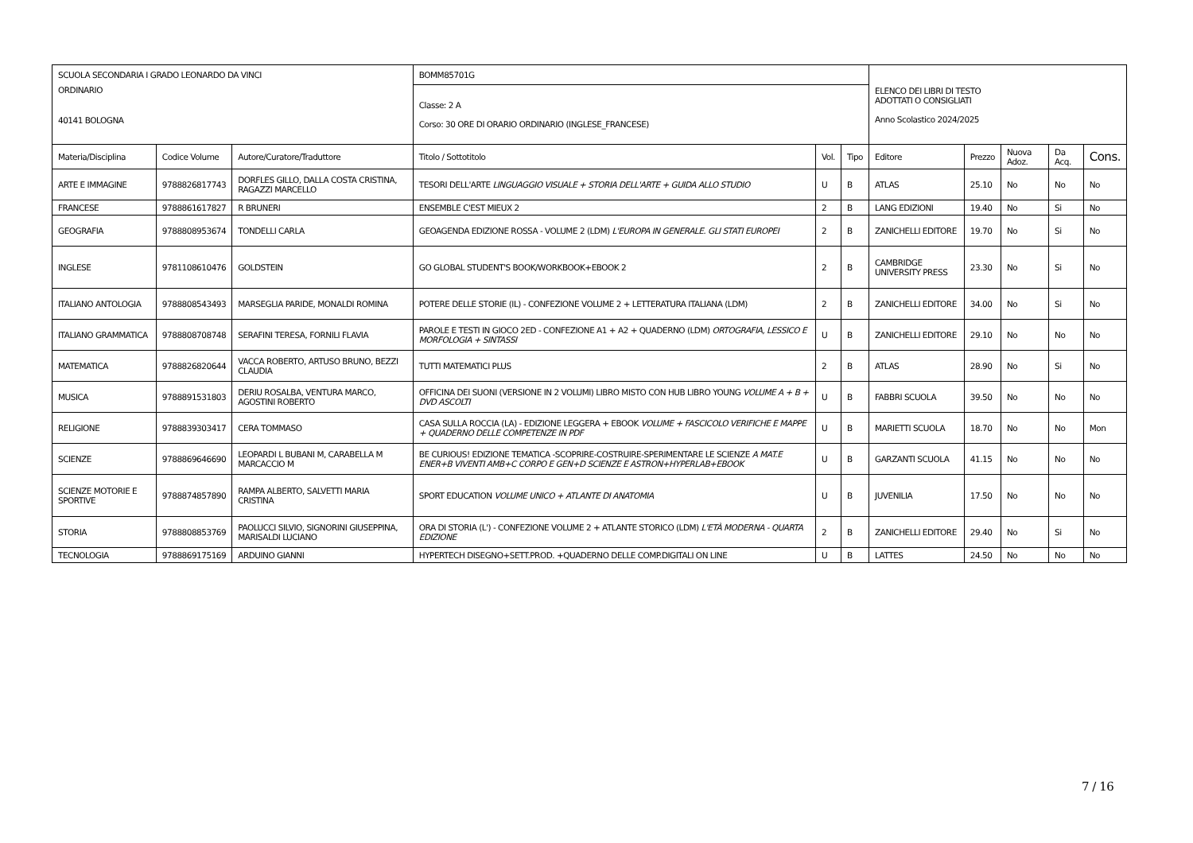| SCUOLA SECONDARIA I GRADO LEONARDO DA VINCI ORDINARIO 40141 BOLOGNA | | | BOMM85701G | | | ELENCO DEI LIBRI DI TESTO ADOTTATI O CONSIGLIATI Anno Scolastico 2024/2025 | | | | |
| | | | Classe: 2 A Corso: 30 ORE DI ORARIO ORDINARIO (INGLESE_FRANCESE) | | | | | | | |
| Materia/Disciplina | Codice Volume | Autore/Curatore/Traduttore | Titolo / Sottotitolo | Vol. | Tipo | Editore | Prezzo | Nuova Adoz. | Da Acq. | Cons. |
| ARTE E IMMAGINE | 9788826817743 | DORFLES GILLO, DALLA COSTA CRISTINA, RAGAZZI MARCELLO | TESORI DELL'ARTE LINGUAGGIO VISUALE + STORIA DELL'ARTE + GUIDA ALLO STUDIO | U | B | ATLAS | 25.10 | No | No | No |
| FRANCESE | 9788861617827 | R BRUNERI | ENSEMBLE C'EST MIEUX 2 | 2 | B | LANG EDIZIONI | 19.40 | No | Si | No |
| GEOGRAFIA | 9788808953674 | TONDELLI CARLA | GEOAGENDA EDIZIONE ROSSA - VOLUME 2 (LDM) L'EUROPA IN GENERALE. GLI STATI EUROPEI | 2 | B | ZANICHELLI EDITORE | 19.70 | No | Si | No |
| INGLESE | 9781108610476 | GOLDSTEIN | GO GLOBAL STUDENT'S BOOK/WORKBOOK+EBOOK 2 | 2 | B | CAMBRIDGE UNIVERSITY PRESS | 23.30 | No | Si | No |
| ITALIANO ANTOLOGIA | 9788808543493 | MARSEGLIA PARIDE, MONALDI ROMINA | POTERE DELLE STORIE (IL) - CONFEZIONE VOLUME 2 + LETTERATURA ITALIANA (LDM) | 2 | B | ZANICHELLI EDITORE | 34.00 | No | Si | No |
| ITALIANO GRAMMATICA | 9788808708748 | SERAFINI TERESA, FORNILI FLAVIA | PAROLE E TESTI IN GIOCO 2ED - CONFEZIONE A1 + A2 + QUADERNO (LDM) ORTOGRAFIA, LESSICO E MORFOLOGIA + SINTASSI | U | B | ZANICHELLI EDITORE | 29.10 | No | No | No |
| MATEMATICA | 9788826820644 | VACCA ROBERTO, ARTUSO BRUNO, BEZZI CLAUDIA | TUTTI MATEMATICI PLUS | 2 | B | ATLAS | 28.90 | No | Si | No |
| MUSICA | 9788891531803 | DERIU ROSALBA, VENTURA MARCO, AGOSTINI ROBERTO | OFFICINA DEI SUONI (VERSIONE IN 2 VOLUMI) LIBRO MISTO CON HUB LIBRO YOUNG VOLUME A + B + DVD ASCOLTI | U | B | FABBRI SCUOLA | 39.50 | No | No | No |
| RELIGIONE | 9788839303417 | CERA TOMMASO | CASA SULLA ROCCIA (LA) - EDIZIONE LEGGERA + EBOOK VOLUME + FASCICOLO VERIFICHE E MAPPE + QUADERNO DELLE COMPETENZE IN PDF | U | B | MARIETTI SCUOLA | 18.70 | No | No | Mon |
| SCIENZE | 9788869646690 | LEOPARDI L BUBANI M, CARABELLA M MARCACCIO M | BE CURIOUS! EDIZIONE TEMATICA -SCOPRIRE-COSTRUIRE-SPERIMENTARE LE SCIENZE A MAT.E ENER+B VIVENTI AMB+C CORPO E GEN+D SCIENZE E ASTRON+HYPERLAB+EBOOK | U | B | GARZANTI SCUOLA | 41.15 | No | No | No |
| SCIENZE MOTORIE E SPORTIVE | 9788874857890 | RAMPA ALBERTO, SALVETTI MARIA CRISTINA | SPORT EDUCATION VOLUME UNICO + ATLANTE DI ANATOMIA | U | B | JUVENILIA | 17.50 | No | No | No |
| STORIA | 9788808853769 | PAOLUCCI SILVIO, SIGNORINI GIUSEPPINA, MARISALDI LUCIANO | ORA DI STORIA (L') - CONFEZIONE VOLUME 2 + ATLANTE STORICO (LDM) L'ETÀ MODERNA - QUARTA EDIZIONE | 2 | B | ZANICHELLI EDITORE | 29.40 | No | Si | No |
| TECNOLOGIA | 9788869175169 | ARDUINO GIANNI | HYPERTECH DISEGNO+SETT.PROD. +QUADERNO DELLE COMP.DIGITALI ON LINE | U | B | LATTES | 24.50 | No | No | No |
7 / 16